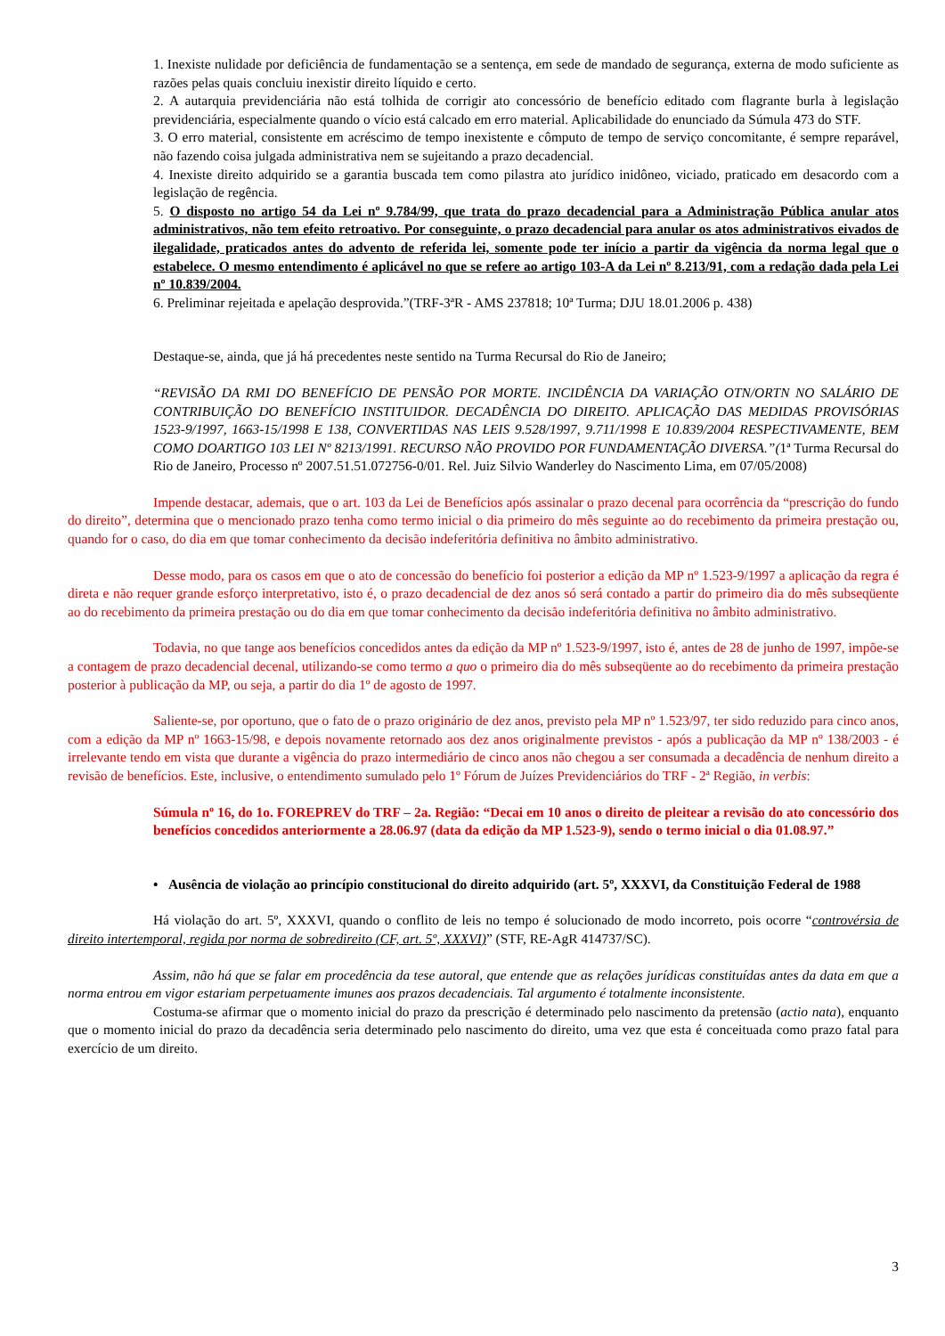1. Inexiste nulidade por deficiência de fundamentação se a sentença, em sede de mandado de segurança, externa de modo suficiente as razões pelas quais concluiu inexistir direito líquido e certo.
2. A autarquia previdenciária não está tolhida de corrigir ato concessório de benefício editado com flagrante burla à legislação previdenciária, especialmente quando o vício está calcado em erro material. Aplicabilidade do enunciado da Súmula 473 do STF.
3. O erro material, consistente em acréscimo de tempo inexistente e cômputo de tempo de serviço concomitante, é sempre reparável, não fazendo coisa julgada administrativa nem se sujeitando a prazo decadencial.
4. Inexiste direito adquirido se a garantia buscada tem como pilastra ato jurídico inidôneo, viciado, praticado em desacordo com a legislação de regência.
5. O disposto no artigo 54 da Lei nº 9.784/99, que trata do prazo decadencial para a Administração Pública anular atos administrativos, não tem efeito retroativo. Por conseguinte, o prazo decadencial para anular os atos administrativos eivados de ilegalidade, praticados antes do advento de referida lei, somente pode ter início a partir da vigência da norma legal que o estabelece. O mesmo entendimento é aplicável no que se refere ao artigo 103-A da Lei nº 8.213/91, com a redação dada pela Lei nº 10.839/2004.
6. Preliminar rejeitada e apelação desprovida.”(TRF-3ªR - AMS 237818; 10ª Turma; DJU 18.01.2006 p. 438)
Destaque-se, ainda, que já há precedentes neste sentido na Turma Recursal do Rio de Janeiro;
“REVISÃO DA RMI DO BENEFÍCIO DE PENSÃO POR MORTE. INCIDÊNCIA DA VARIAÇÃO OTN/ORTN NO SALÁRIO DE CONTRIBUIÇÃO DO BENEFÍCIO INSTITUIDOR. DECADÊNCIA DO DIREITO. APLICAÇÃO DAS MEDIDAS PROVISÓRIAS 1523-9/1997, 1663-15/1998 E 138, CONVERTIDAS NAS LEIS 9.528/1997, 9.711/1998 E 10.839/2004 RESPECTIVAMENTE, BEM COMO DOARTIGO 103 LEI Nº 8213/1991. RECURSO NÃO PROVIDO POR FUNDAMENTAÇÃO DIVERSA.”(1ª Turma Recursal do Rio de Janeiro, Processo nº 2007.51.51.072756-0/01. Rel. Juiz Silvio Wanderley do Nascimento Lima, em 07/05/2008)
Impende destacar, ademais, que o art. 103 da Lei de Benefícios após assinalar o prazo decenal para ocorrência da “prescrição do fundo do direito”, determina que o mencionado prazo tenha como termo inicial o dia primeiro do mês seguinte ao do recebimento da primeira prestação ou, quando for o caso, do dia em que tomar conhecimento da decisão indeferitória definitiva no âmbito administrativo.
Desse modo, para os casos em que o ato de concessão do benefício foi posterior a edição da MP nº 1.523-9/1997 a aplicação da regra é direta e não requer grande esforço interpretativo, isto é, o prazo decadencial de dez anos só será contado a partir do primeiro dia do mês subseqüente ao do recebimento da primeira prestação ou do dia em que tomar conhecimento da decisão indeferitória definitiva no âmbito administrativo.
Todavia, no que tange aos benefícios concedidos antes da edição da MP nº 1.523-9/1997, isto é, antes de 28 de junho de 1997, impõe-se a contagem de prazo decadencial decenal, utilizando-se como termo a quo o primeiro dia do mês subseqüente ao do recebimento da primeira prestação posterior à publicação da MP, ou seja, a partir do dia 1º de agosto de 1997.
Saliente-se, por oportuno, que o fato de o prazo originário de dez anos, previsto pela MP nº 1.523/97, ter sido reduzido para cinco anos, com a edição da MP nº 1663-15/98, e depois novamente retornado aos dez anos originalmente previstos - após a publicação da MP nº 138/2003 - é irrelevante tendo em vista que durante a vigência do prazo intermediário de cinco anos não chegou a ser consumada a decadência de nenhum direito a revisão de benefícios. Este, inclusive, o entendimento sumulado pelo 1º Fórum de Juízes Previdenciários do TRF - 2ª Região, in verbis:
Súmula nº 16, do 1o. FOREPREV do TRF – 2a. Região: “Decai em 10 anos o direito de pleitear a revisão do ato concessório dos benefícios concedidos anteriormente a 28.06.97 (data da edição da MP 1.523-9), sendo o termo inicial o dia 01.08.97.”
• Ausência de violação ao princípio constitucional do direito adquirido (art. 5º, XXXVI, da Constituição Federal de 1988
Há violação do art. 5º, XXXVI, quando o conflito de leis no tempo é solucionado de modo incorreto, pois ocorre “controvérsia de direito intertemporal, regida por norma de sobredireito (CF, art. 5º, XXXVI)” (STF, RE-AgR 414737/SC).
Assim, não há que se falar em procedência da tese autoral, que entende que as relações jurídicas constituídas antes da data em que a norma entrou em vigor estariam perpetuamente imunes aos prazos decadenciais. Tal argumento é totalmente inconsistente.
Costuma-se afirmar que o momento inicial do prazo da prescrição é determinado pelo nascimento da pretensão (actio nata), enquanto que o momento inicial do prazo da decadência seria determinado pelo nascimento do direito, uma vez que esta é conceituada como prazo fatal para exercício de um direito.
3